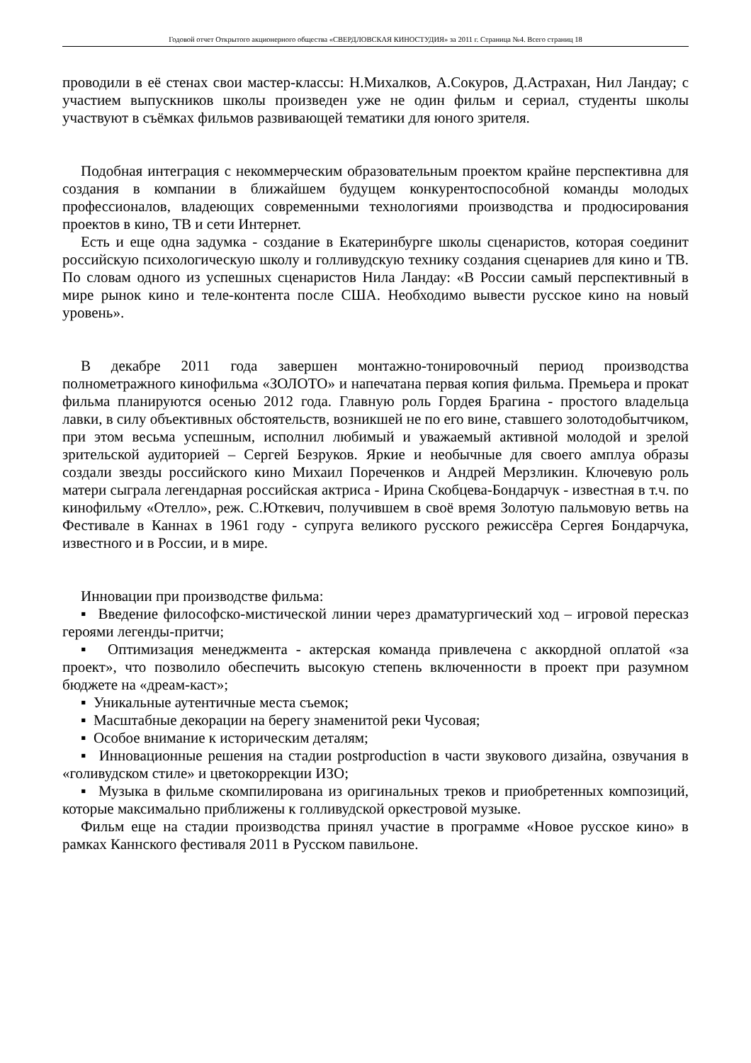Годовой отчет Открытого акционерного общества «СВЕРДЛОВСКАЯ КИНОСТУДИЯ» за 2011 г. Страница №4. Всего страниц 18
проводили в её стенах свои мастер-классы: Н.Михалков, А.Сокуров, Д.Астрахан, Нил Ландау; с участием выпускников школы произведен уже не один фильм и сериал, студенты школы участвуют в съёмках фильмов развивающей тематики для юного зрителя.
Подобная интеграция с некоммерческим образовательным проектом крайне перспективна для создания в компании в ближайшем будущем конкурентоспособной команды молодых профессионалов, владеющих современными технологиями производства и продюсирования проектов в кино, ТВ и сети Интернет.
Есть и еще одна задумка - создание в Екатеринбурге школы сценаристов, которая соединит российскую психологическую школу и голливудскую технику создания сценариев для кино и ТВ. По словам одного из успешных сценаристов Нила Ландау: «В России самый перспективный в мире рынок кино и теле-контента после США. Необходимо вывести русское кино на новый уровень».
В декабре 2011 года завершен монтажно-тонировочный период производства полнометражного кинофильма «ЗОЛОТО» и напечатана первая копия фильма. Премьера и прокат фильма планируются осенью 2012 года. Главную роль Гордея Брагина - простого владельца лавки, в силу объективных обстоятельств, возникшей не по его вине, ставшего золотодобытчиком, при этом весьма успешным, исполнил любимый и уважаемый активной молодой и зрелой зрительской аудиторией – Сергей Безруков. Яркие и необычные для своего амплуа образы создали звезды российского кино Михаил Пореченков и Андрей Мерзликин. Ключевую роль матери сыграла легендарная российская актриса - Ирина Скобцева-Бондарчук - известная в т.ч. по кинофильму «Отелло», реж. С.Юткевич, получившем в своё время Золотую пальмовую ветвь на Фестивале в Каннах в 1961 году - супруга великого русского режиссёра Сергея Бондарчука, известного и в России, и в мире.
Инновации при производстве фильма:
▪ Введение философско-мистической линии через драматургический ход – игровой пересказ героями легенды-притчи;
▪ Оптимизация менеджмента - актерская команда привлечена с аккордной оплатой «за проект», что позволило обеспечить высокую степень включенности в проект при разумном бюджете на «дреам-каст»;
▪ Уникальные аутентичные места съемок;
▪ Масштабные декорации на берегу знаменитой реки Чусовая;
▪ Особое внимание к историческим деталям;
▪ Инновационные решения на стадии postproduction в части звукового дизайна, озвучания в «голивудском стиле» и цветокоррекции ИЗО;
▪ Музыка в фильме скомпилирована из оригинальных треков и приобретенных композиций, которые максимально приближены к голливудской оркестровой музыке.
Фильм еще на стадии производства принял участие в программе «Новое русское кино» в рамках Каннского фестиваля 2011 в Русском павильоне.